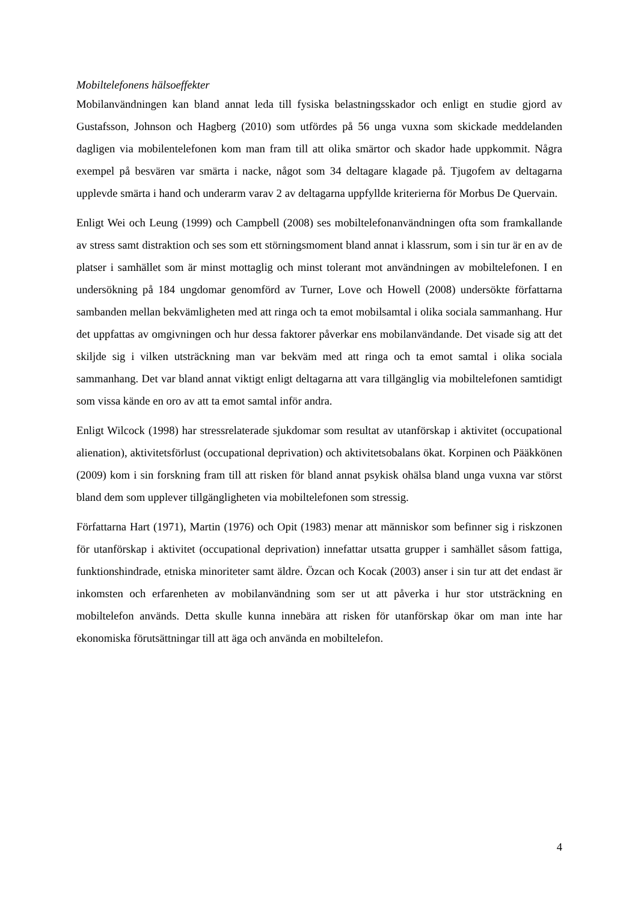Mobiltelefonens hälsoeffekter
Mobilanvändningen kan bland annat leda till fysiska belastningsskador och enligt en studie gjord av Gustafsson, Johnson och Hagberg (2010) som utfördes på 56 unga vuxna som skickade meddelanden dagligen via mobilentelefonen kom man fram till att olika smärtor och skador hade uppkommit. Några exempel på besvären var smärta i nacke, något som 34 deltagare klagade på. Tjugofem av deltagarna upplevde smärta i hand och underarm varav 2 av deltagarna uppfyllde kriterierna för Morbus De Quervain.
Enligt Wei och Leung (1999) och Campbell (2008) ses mobiltelefonanvändningen ofta som framkallande av stress samt distraktion och ses som ett störningsmoment bland annat i klassrum, som i sin tur är en av de platser i samhället som är minst mottaglig och minst tolerant mot användningen av mobiltelefonen. I en undersökning på 184 ungdomar genomförd av Turner, Love och Howell (2008) undersökte författarna sambanden mellan bekvämligheten med att ringa och ta emot mobilsamtal i olika sociala sammanhang. Hur det uppfattas av omgivningen och hur dessa faktorer påverkar ens mobilanvändande. Det visade sig att det skiljde sig i vilken utsträckning man var bekväm med att ringa och ta emot samtal i olika sociala sammanhang. Det var bland annat viktigt enligt deltagarna att vara tillgänglig via mobiltelefonen samtidigt som vissa kände en oro av att ta emot samtal inför andra.
Enligt Wilcock (1998) har stressrelaterade sjukdomar som resultat av utanförskap i aktivitet (occupational alienation), aktivitetsförlust (occupational deprivation) och aktivitetsobalans ökat. Korpinen och Pääkkönen (2009) kom i sin forskning fram till att risken för bland annat psykisk ohälsa bland unga vuxna var störst bland dem som upplever tillgängligheten via mobiltelefonen som stressig.
Författarna Hart (1971), Martin (1976) och Opit (1983) menar att människor som befinner sig i riskzonen för utanförskap i aktivitet (occupational deprivation) innefattar utsatta grupper i samhället såsom fattiga, funktionshindrade, etniska minoriteter samt äldre. Özcan och Kocak (2003) anser i sin tur att det endast är inkomsten och erfarenheten av mobilanvändning som ser ut att påverka i hur stor utsträckning en mobiltelefon används. Detta skulle kunna innebära att risken för utanförskap ökar om man inte har ekonomiska förutsättningar till att äga och använda en mobiltelefon.
4